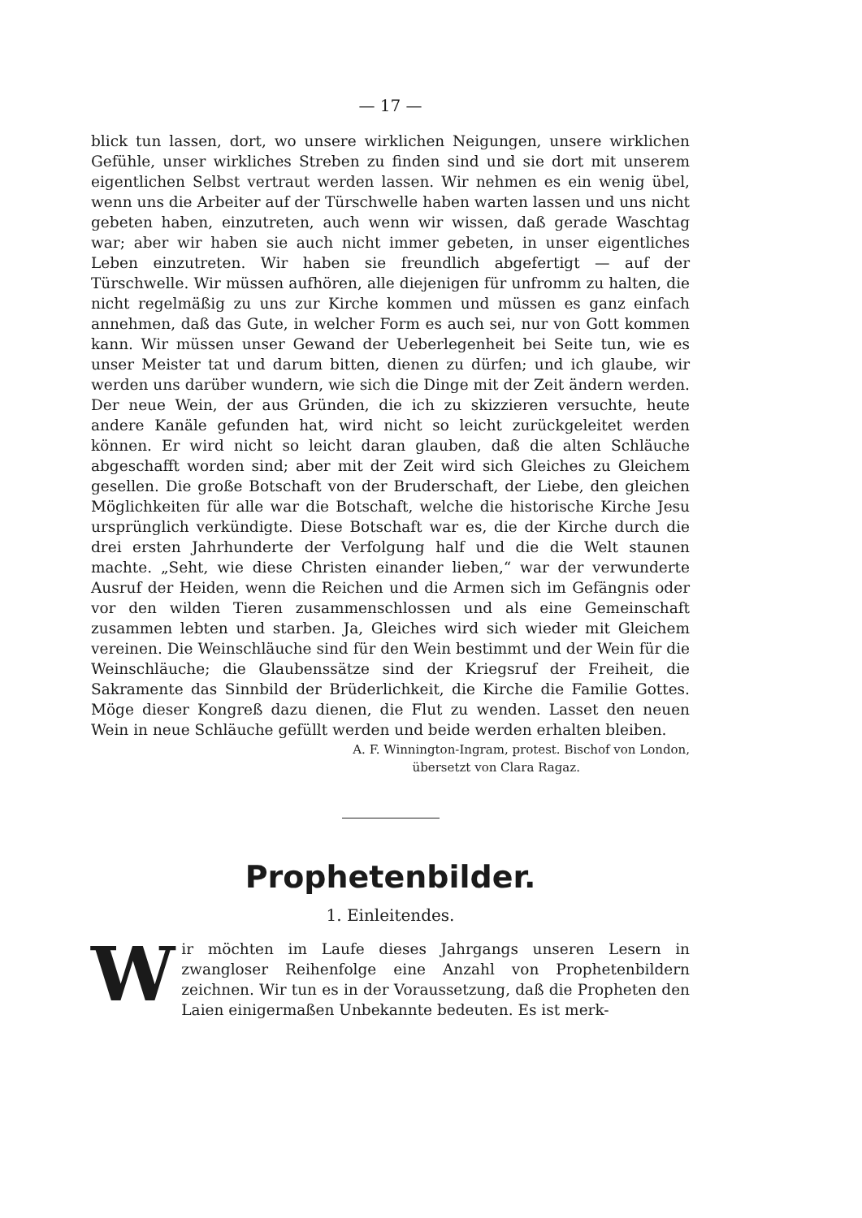— 17 —
blick tun lassen, dort, wo unsere wirklichen Neigungen, unsere wirklichen Gefühle, unser wirkliches Streben zu finden sind und sie dort mit unserem eigentlichen Selbst vertraut werden lassen. Wir nehmen es ein wenig übel, wenn uns die Arbeiter auf der Türschwelle haben warten lassen und uns nicht gebeten haben, einzutreten, auch wenn wir wissen, daß gerade Waschtag war; aber wir haben sie auch nicht immer gebeten, in unser eigentliches Leben einzutreten. Wir haben sie freundlich abgefertigt — auf der Türschwelle. Wir müssen aufhören, alle diejenigen für unfromm zu halten, die nicht regelmäßig zu uns zur Kirche kommen und müssen es ganz einfach annehmen, daß das Gute, in welcher Form es auch sei, nur von Gott kommen kann. Wir müssen unser Gewand der Ueberlegenheit bei Seite tun, wie es unser Meister tat und darum bitten, dienen zu dürfen; und ich glaube, wir werden uns darüber wundern, wie sich die Dinge mit der Zeit ändern werden. Der neue Wein, der aus Gründen, die ich zu skizzieren versuchte, heute andere Kanäle gefunden hat, wird nicht so leicht zurückgeleitet werden können. Er wird nicht so leicht daran glauben, daß die alten Schläuche abgeschafft worden sind; aber mit der Zeit wird sich Gleiches zu Gleichem gesellen. Die große Botschaft von der Bruderschaft, der Liebe, den gleichen Möglichkeiten für alle war die Botschaft, welche die historische Kirche Jesu ursprünglich verkündigte. Diese Botschaft war es, die der Kirche durch die drei ersten Jahrhunderte der Verfolgung half und die die Welt staunen machte. „Seht, wie diese Christen einander lieben,“ war der verwunderte Ausruf der Heiden, wenn die Reichen und die Armen sich im Gefängnis oder vor den wilden Tieren zusammenschlossen und als eine Gemeinschaft zusammen lebten und starben. Ja, Gleiches wird sich wieder mit Gleichem vereinen. Die Weinschläuche sind für den Wein bestimmt und der Wein für die Weinschläuche; die Glaubenssätze sind der Kriegsruf der Freiheit, die Sakramente das Sinnbild der Brüderlichkeit, die Kirche die Familie Gottes. Möge dieser Kongreß dazu dienen, die Flut zu wenden. Lasset den neuen Wein in neue Schläuche gefüllt werden und beide werden erhalten bleiben.
A. F. Winnington-Ingram, protest. Bischof von London,
übersetzt von Clara Ragaz.
Prophetenbilder.
1. Einleitendes.
Wir möchten im Laufe dieses Jahrgangs unseren Lesern in zwangloser Reihenfolge eine Anzahl von Prophetenbildern zeichnen. Wir tun es in der Voraussetzung, daß die Propheten den Laien einigermaßen Unbekannte bedeuten. Es ist merk-